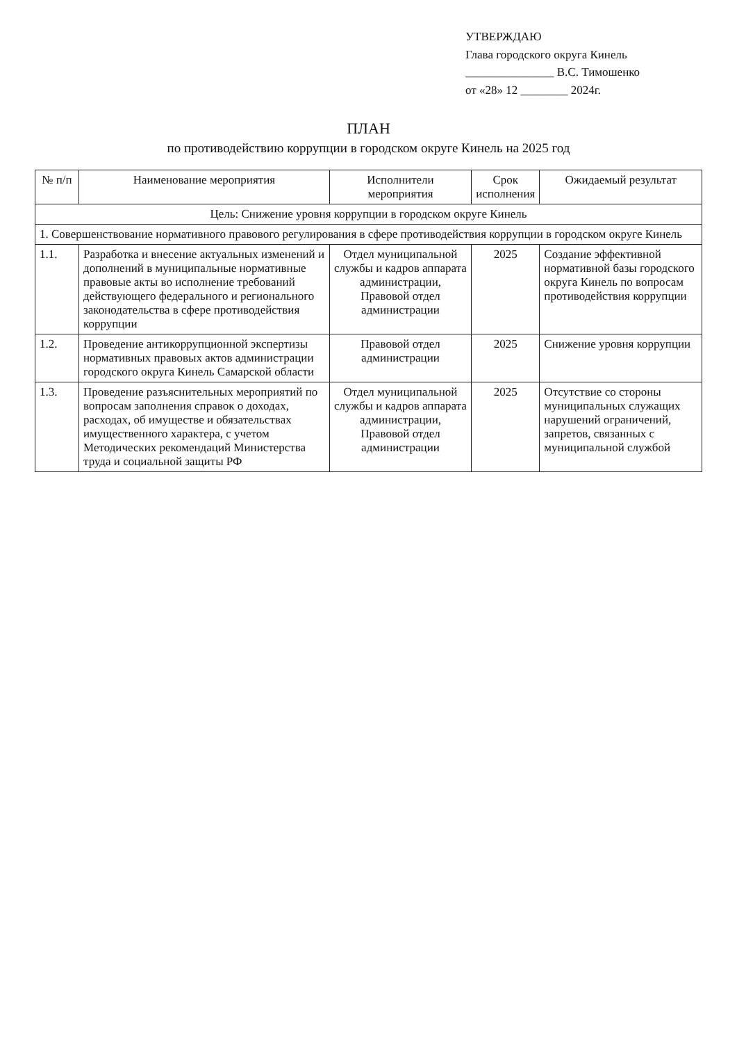УТВЕРЖДАЮ
Глава городского округа Кинель
_______________ В.С. Тимошенко
от «28» 12 ________ 2024г.
ПЛАН
по противодействию коррупции в городском округе Кинель на 2025 год
| № п/п | Наименование мероприятия | Исполнители мероприятия | Срок исполнения | Ожидаемый результат |
| --- | --- | --- | --- | --- |
| Цель: Снижение уровня коррупции в городском округе Кинель | | | | |
| 1. Совершенствование нормативного правового регулирования в сфере противодействия коррупции в городском округе Кинель | | | | |
| 1.1. | Разработка и внесение актуальных изменений и дополнений в муниципальные нормативные правовые акты во исполнение требований действующего федерального и регионального законодательства в сфере противодействия коррупции | Отдел муниципальной службы и кадров аппарата администрации, Правовой отдел администрации | 2025 | Создание эффективной нормативной базы городского округа Кинель по вопросам противодействия коррупции |
| 1.2. | Проведение антикоррупционной экспертизы нормативных правовых актов администрации городского округа Кинель Самарской области | Правовой отдел администрации | 2025 | Снижение уровня коррупции |
| 1.3. | Проведение разъяснительных мероприятий по вопросам заполнения справок о доходах, расходах, об имуществе и обязательствах имущественного характера, с учетом Методических рекомендаций Министерства труда и социальной защиты РФ | Отдел муниципальной службы и кадров аппарата администрации, Правовой отдел администрации | 2025 | Отсутствие со стороны муниципальных служащих нарушений ограничений, запретов, связанных с муниципальной службой |